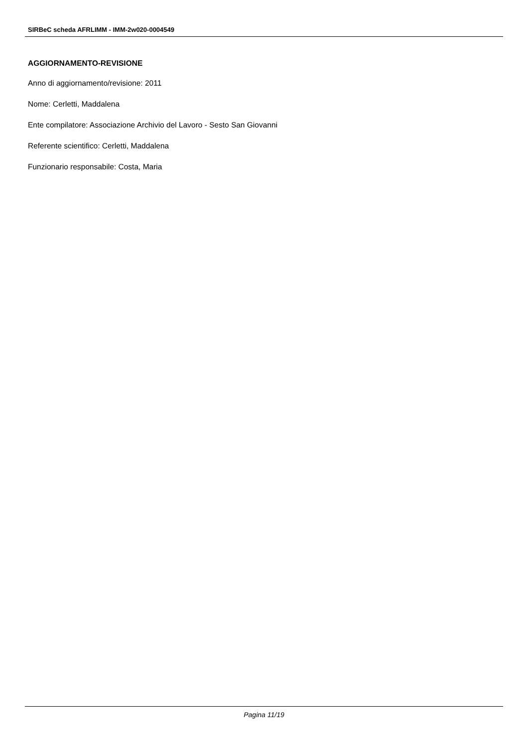SIRBeC scheda AFRLIMM - IMM-2w020-0004549
AGGIORNAMENTO-REVISIONE
Anno di aggiornamento/revisione: 2011
Nome: Cerletti, Maddalena
Ente compilatore: Associazione Archivio del Lavoro - Sesto San Giovanni
Referente scientifico: Cerletti, Maddalena
Funzionario responsabile: Costa, Maria
Pagina 11/19